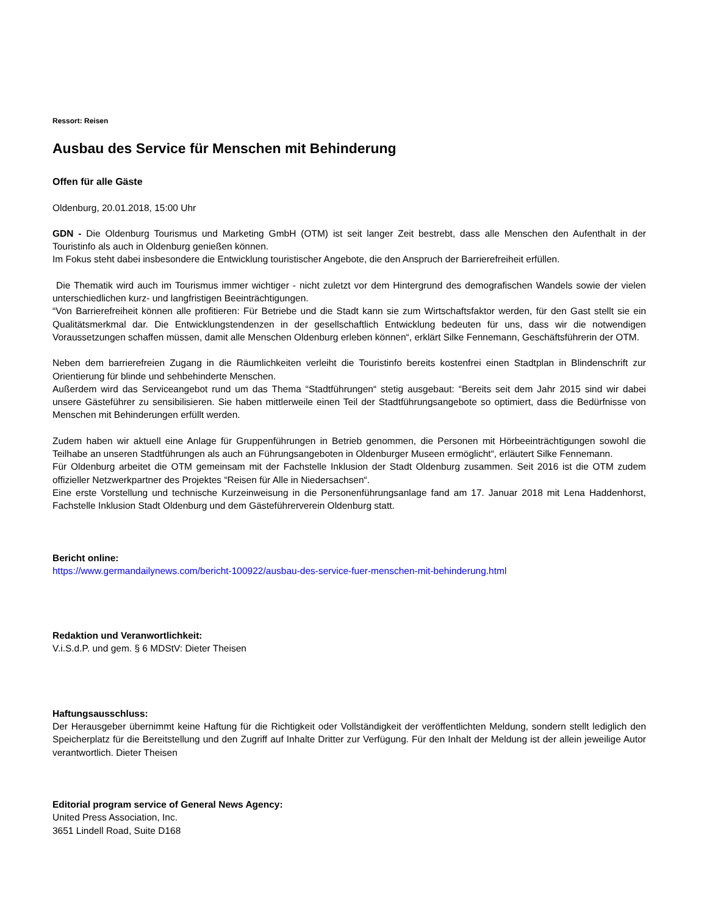Ressort: Reisen
Ausbau des Service für Menschen mit Behinderung
Offen für alle Gäste
Oldenburg, 20.01.2018, 15:00 Uhr
GDN - Die Oldenburg Tourismus und Marketing GmbH (OTM) ist seit langer Zeit bestrebt, dass alle Menschen den Aufenthalt in der Touristinfo als auch in Oldenburg genießen können.
Im Fokus steht dabei insbesondere die Entwicklung touristischer Angebote, die den Anspruch der Barrierefreiheit erfüllen.
Die Thematik wird auch im Tourismus immer wichtiger - nicht zuletzt vor dem Hintergrund des demografischen Wandels sowie der vielen unterschiedlichen kurz- und langfristigen Beeinträchtigungen.
“Von Barrierefreiheit können alle profitieren: Für Betriebe und die Stadt kann sie zum Wirtschaftsfaktor werden, für den Gast stellt sie ein Qualitätsmerkmal dar. Die Entwicklungstendenzen in der gesellschaftlich Entwicklung bedeuten für uns, dass wir die notwendigen Voraussetzungen schaffen müssen, damit alle Menschen Oldenburg erleben können“, erklärt Silke Fennemann, Geschäftsführerin der OTM.
Neben dem barrierefreien Zugang in die Räumlichkeiten verleiht die Touristinfo bereits kostenfrei einen Stadtplan in Blindenschrift zur Orientierung für blinde und sehbehinderte Menschen.
Außerdem wird das Serviceangebot rund um das Thema “Stadtführungen“ stetig ausgebaut: “Bereits seit dem Jahr 2015 sind wir dabei unsere Gästeführer zu sensibilisieren. Sie haben mittlerweile einen Teil der Stadtführungsangebote so optimiert, dass die Bedürfnisse von Menschen mit Behinderungen erfüllt werden.
Zudem haben wir aktuell eine Anlage für Gruppenführungen in Betrieb genommen, die Personen mit Hörbeeinträchtigungen sowohl die Teilhabe an unseren Stadtführungen als auch an Führungsangeboten in Oldenburger Museen ermöglicht“, erläutert Silke Fennemann.
Für Oldenburg arbeitet die OTM gemeinsam mit der Fachstelle Inklusion der Stadt Oldenburg zusammen. Seit 2016 ist die OTM zudem offizieller Netzwerkpartner des Projektes “Reisen für Alle in Niedersachsen“.
Eine erste Vorstellung und technische Kurzeinweisung in die Personenführungsanlage fand am 17. Januar 2018 mit Lena Haddenhorst, Fachstelle Inklusion Stadt Oldenburg und dem Gästeführerverein Oldenburg statt.
Bericht online:
https://www.germandailynews.com/bericht-100922/ausbau-des-service-fuer-menschen-mit-behinderung.html
Redaktion und Veranwortlichkeit:
V.i.S.d.P. und gem. § 6 MDStV: Dieter Theisen
Haftungsausschluss:
Der Herausgeber übernimmt keine Haftung für die Richtigkeit oder Vollständigkeit der veröffentlichten Meldung, sondern stellt lediglich den Speicherplatz für die Bereitstellung und den Zugriff auf Inhalte Dritter zur Verfügung. Für den Inhalt der Meldung ist der allein jeweilige Autor verantwortlich. Dieter Theisen
Editorial program service of General News Agency:
United Press Association, Inc.
3651 Lindell Road, Suite D168